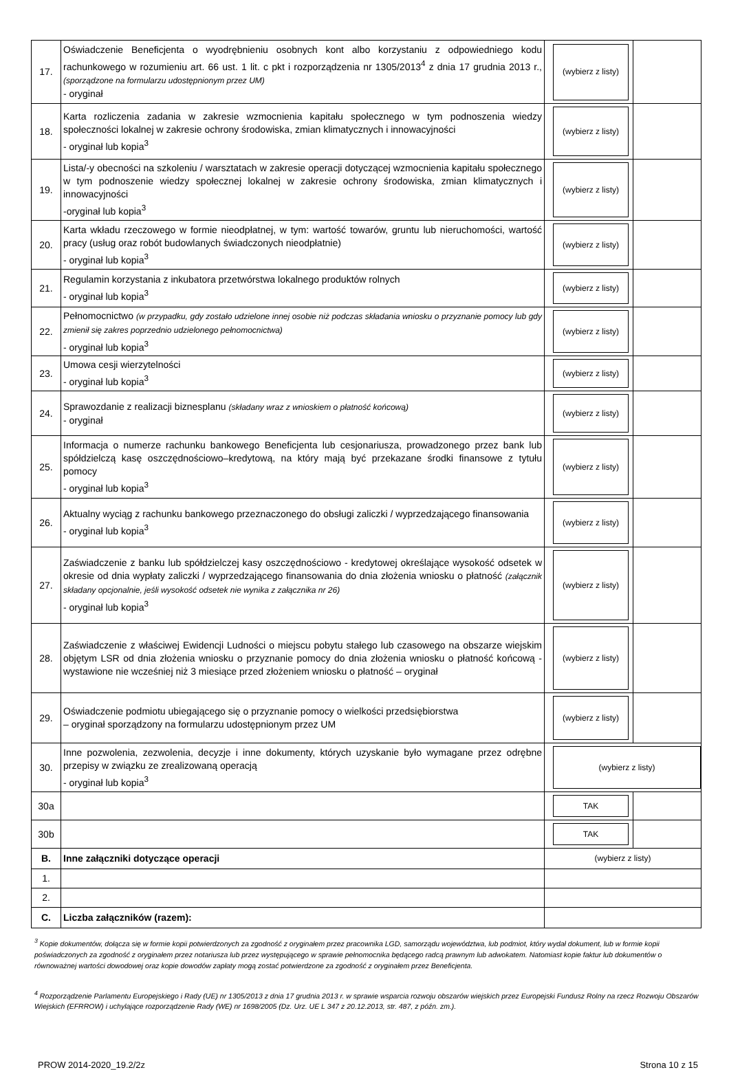| 17. | Oświadczenie Beneficjenta o wyodrębnieniu osobnych kont albo korzystaniu z odpowiedniego kodu rachunkowego w rozumieniu art. 66 ust. 1 lit. c pkt i rozporządzenia nr 1305/2013<sup>4</sup> z dnia 17 grudnia 2013 r., (sporządzone na formularzu udostępnionym przez UM) - oryginał | (wybierz z listy) | |
| 18. | Karta rozliczenia zadania w zakresie wzmocnienia kapitału społecznego w tym podnoszenia wiedzy społeczności lokalnej w zakresie ochrony środowiska, zmian klimatycznych i innowacyjności - oryginał lub kopia<sup>3</sup> | (wybierz z listy) | |
| 19. | Lista/-y obecności na szkoleniu / warsztatach w zakresie operacji dotyczącej wzmocnienia kapitału społecznego w tym podnoszenie wiedzy społecznej lokalnej w zakresie ochrony środowiska, zmian klimatycznych i innowacyjności -oryginał lub kopia<sup>3</sup> | (wybierz z listy) | |
| 20. | Karta wkładu rzeczowego w formie nieodpłatnej, w tym: wartość towarów, gruntu lub nieruchomości, wartość pracy (usług oraz robót budowlanych świadczonych nieodpłatnie) - oryginał lub kopia<sup>3</sup> | (wybierz z listy) | |
| 21. | Regulamin korzystania z inkubatora przetwórstwa lokalnego produktów rolnych - oryginał lub kopia<sup>3</sup> | (wybierz z listy) | |
| 22. | Pełnomocnictwo (w przypadku, gdy zostało udzielone innej osobie niż podczas składania wniosku o przyznanie pomocy lub gdy zmienił się zakres poprzednio udzielonego pełnomocnictwa) - oryginał lub kopia<sup>3</sup> | (wybierz z listy) | |
| 23. | Umowa cesji wierzytelności - oryginał lub kopia<sup>3</sup> | (wybierz z listy) | |
| 24. | Sprawozdanie z realizacji biznesplanu (składany wraz z wnioskiem o płatność końcową) - oryginał | (wybierz z listy) | |
| 25. | Informacja o numerze rachunku bankowego Beneficjenta lub cesjonariusza, prowadzonego przez bank lub spółdzielczą kasę oszczędnościowo–kredytową, na który mają być przekazane środki finansowe z tytułu pomocy - oryginał lub kopia<sup>3</sup> | (wybierz z listy) | |
| 26. | Aktualny wyciąg z rachunku bankowego przeznaczonego do obsługi zaliczki / wyprzedzającego finansowania - oryginał lub kopia<sup>3</sup> | (wybierz z listy) | |
| 27. | Zaświadczenie z banku lub spółdzielczej kasy oszczędnościowo - kredytowej określające wysokość odsetek w okresie od dnia wypłaty zaliczki / wyprzedzającego finansowania do dnia złożenia wniosku o płatność (załącznik składany opcjonalnie, jeśli wysokość odsetek nie wynika z załącznika nr 26) - oryginał lub kopia<sup>3</sup> | (wybierz z listy) | |
| 28. | Zaświadczenie z właściwej Ewidencji Ludności o miejscu pobytu stałego lub czasowego na obszarze wiejskim objętym LSR od dnia złożenia wniosku o przyznanie pomocy do dnia złożenia wniosku o płatność końcową - wystawione nie wcześniej niż 3 miesiące przed złożeniem wniosku o płatność – oryginał | (wybierz z listy) | |
| 29. | Oświadczenie podmiotu ubiegającego się o przyznanie pomocy o wielkości przedsiębiorstwa – oryginał sporządzony na formularzu udostępnionym przez UM | (wybierz z listy) | |
| 30. | Inne pozwolenia, zezwolenia, decyzje i inne dokumenty, których uzyskanie było wymagane przez odrębne przepisy w związku ze zrealizowaną operacją - oryginał lub kopia<sup>3</sup> | (wybierz z listy) | |
| 30a | | TAK | |
| 30b | | TAK | |
| B. | Inne załączniki dotyczące operacji | (wybierz z listy) | |
| 1. | | | |
| 2. | | | |
| C. | Liczba załączników (razem): | | |
<sup>3</sup> Kopie dokumentów, dołącza się w formie kopii potwierdzonych za zgodność z oryginałem przez pracownika LGD, samorządu województwa, lub podmiot, który wydał dokument, lub w formie kopii poświadczonych za zgodność z oryginałem przez notariusza lub przez występującego w sprawie pełnomocnika będącego radcą prawnym lub adwokatem. Natomiast kopie faktur lub dokumentów o równoważnej wartości dowodowej oraz kopie dowodów zapłaty mogą zostać potwierdzone za zgodność z oryginałem przez Beneficjenta.
<sup>4</sup> Rozporządzenie Parlamentu Europejskiego i Rady (UE) nr 1305/2013 z dnia 17 grudnia 2013 r. w sprawie wsparcia rozwoju obszarów wiejskich przez Europejski Fundusz Rolny na rzecz Rozwoju Obszarów Wiejskich (EFRROW) i uchylające rozporządzenie Rady (WE) nr 1698/2005 (Dz. Urz. UE L 347 z 20.12.2013, str. 487, z późn. zm.).
PROW 2014-2020_19.2/2z Strona 10 z 15